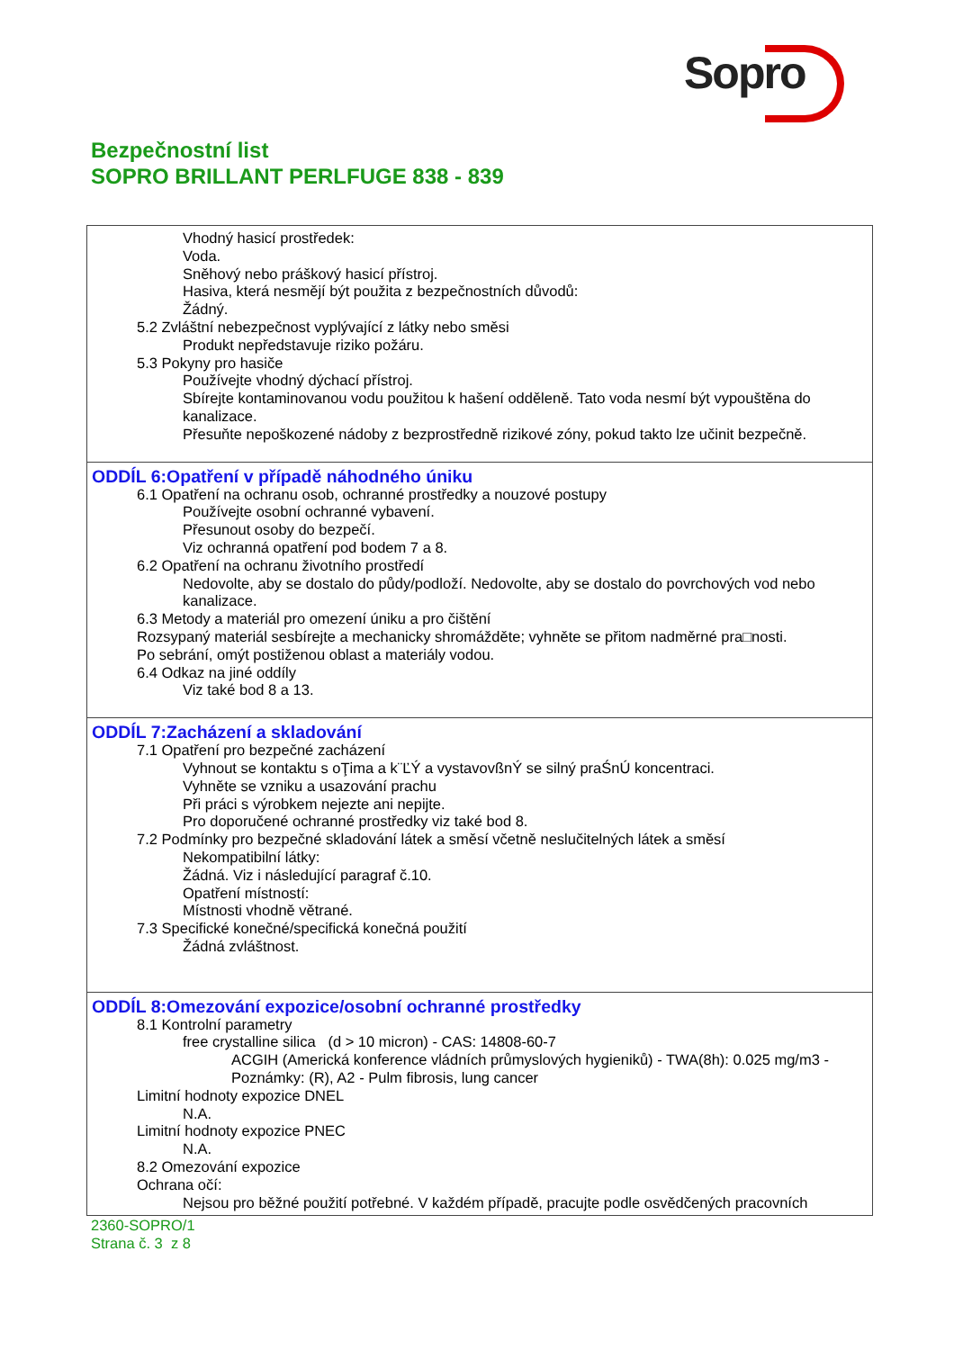Sopro
Bezpečnostní list
SOPRO BRILLANT PERLFUGE 838 - 839
Vhodný hasicí prostředek:
Voda.
Sněhový nebo práškový hasicí přístroj.
Hasiva, která nesmějí být použita z bezpečnostních důvodů:
Žádný.
5.2 Zvláštní nebezpečnost vyplývající z látky nebo směsi
Produkt nepředstavuje riziko požáru.
5.3 Pokyny pro hasiče
Používejte vhodný dýchací přístroj.
Sbírejte kontaminovanou vodu použitou k hašení odděleně. Tato voda nesmí být vypouštěna do kanalizace.
Přesuňte nepoškozené nádoby z bezprostředně rizikové zóny, pokud takto lze učinit bezpečně.
ODDÍL 6:Opatření v případě náhodného úniku
6.1 Opatření na ochranu osob, ochranné prostředky a nouzové postupy
Používejte osobní ochranné vybavení.
Přesunout osoby do bezpečí.
Viz ochranná opatření pod bodem 7 a 8.
6.2 Opatření na ochranu životního prostředí
Nedovolte, aby se dostalo do půdy/podloží. Nedovolte, aby se dostalo do povrchových vod nebo kanalizace.
6.3 Metody a materiál pro omezení úniku a pro čištění
Rozsypaný materiál sesbírejte a mechanicky shromážděte; vyhněte se přitom nadměrné pra□nosti.
Po sebrání, omýt postiženou oblast a materiály vodou.
6.4 Odkaz na jiné oddíly
Viz také bod 8 a 13.
ODDÍL 7:Zacházení a skladování
7.1 Opatření pro bezpečné zacházení
Vyhnout se kontaktu s oŢima a k¨ĽÝ a vystavovßnÝ se silný praŚnÚ koncentraci.
Vyhněte se vzniku a usazování prachu
Při práci s výrobkem nejezte ani nepijte.
Pro doporučené ochranné prostředky viz také bod 8.
7.2 Podmínky pro bezpečné skladování látek a směsí včetně neslučitelných látek a směsí
Nekompatibilní látky:
Žádná. Viz i následující paragraf č.10.
Opatření místností:
Místnosti vhodně větrané.
7.3 Specifické konečné/specifická konečná použití
Žádná zvláštnost.
ODDÍL 8:Omezování expozice/osobní ochranné prostředky
8.1 Kontrolní parametry
free crystalline silica (d > 10 micron) - CAS: 14808-60-7
ACGIH (Americká konference vládních průmyslových hygieniků) - TWA(8h): 0.025 mg/m3 - Poznámky: (R), A2 - Pulm fibrosis, lung cancer
Limitní hodnoty expozice DNEL
N.A.
Limitní hodnoty expozice PNEC
N.A.
8.2 Omezování expozice
Ochrana očí:
Nejsou pro běžné použití potřebné. V každém případě, pracujte podle osvědčených pracovních
2360-SOPRO/1
Strana č. 3 z 8